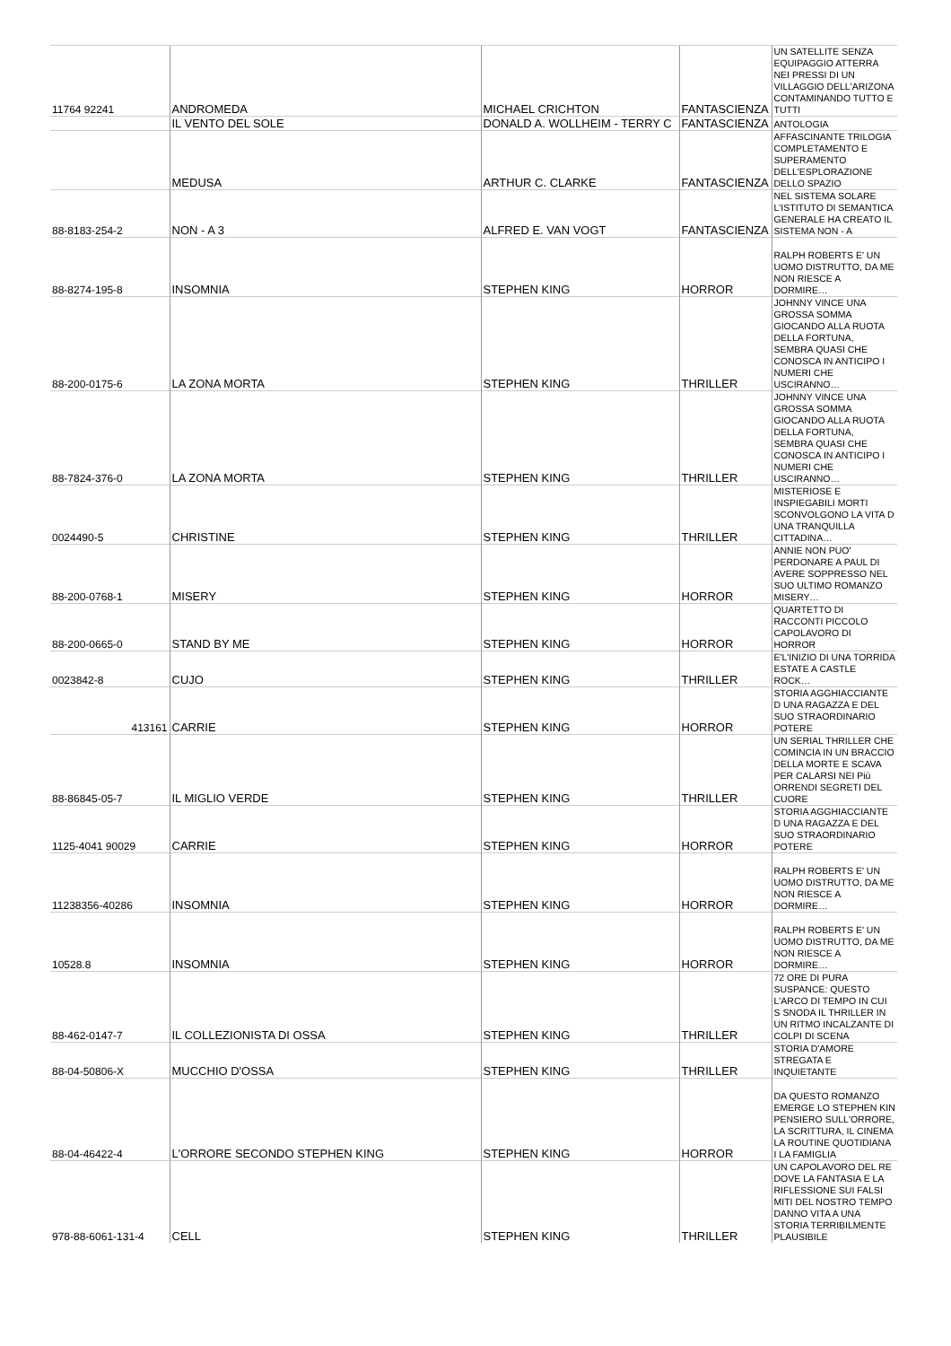| 11764 92241 | ANDROMEDA | MICHAEL CRICHTON | FANTASCIENZA | UN SATELLITE SENZA EQUIPAGGIO ATTERRA NEI PRESSI DI UN VILLAGGIO DELL'ARIZONA CONTAMINANDO TUTTO E TUTTI |
| | IL VENTO DEL SOLE | DONALD A. WOLLHEIM - TERRY C | FANTASCIENZA | ANTOLOGIA |
| | MEDUSA | ARTHUR C. CLARKE | FANTASCIENZA | AFFASCINANTE TRILOGIA COMPLETAMENTO E SUPERAMENTO DELL'ESPLORAZIONE DELLO SPAZIO |
| 88-8183-254-2 | NON - A 3 | ALFRED E. VAN VOGT | FANTASCIENZA | NEL SISTEMA SOLARE L'ISTITUTO DI SEMANTICA GENERALE HA CREATO IL SISTEMA NON - A |
| 88-8274-195-8 | INSOMNIA | STEPHEN KING | HORROR | RALPH ROBERTS E' UN UOMO DISTRUTTO, DA ME NON RIESCE A DORMIRE… |
| 88-200-0175-6 | LA ZONA MORTA | STEPHEN KING | THRILLER | JOHNNY VINCE UNA GROSSA SOMMA GIOCANDO ALLA RUOTA DELLA FORTUNA, SEMBRA QUASI CHE CONOSCA IN ANTICIPO I NUMERI CHE USCIRANNO… |
| 88-7824-376-0 | LA ZONA MORTA | STEPHEN KING | THRILLER | JOHNNY VINCE UNA GROSSA SOMMA GIOCANDO ALLA RUOTA DELLA FORTUNA, SEMBRA QUASI CHE CONOSCA IN ANTICIPO I NUMERI CHE USCIRANNO… |
| 0024490-5 | CHRISTINE | STEPHEN KING | THRILLER | MISTERIOSE E INSPIEGABILI MORTI SCONVOLGONO LA VITA D UNA TRANQUILLA CITTADINA… |
| 88-200-0768-1 | MISERY | STEPHEN KING | HORROR | ANNIE NON PUO' PERDONARE A PAUL DI AVERE SOPPRESSO NEL SUO ULTIMO ROMANZO MISERY… |
| 88-200-0665-0 | STAND BY ME | STEPHEN KING | HORROR | QUARTETTO DI RACCONTI PICCOLO CAPOLAVORO DI HORROR |
| 0023842-8 | CUJO | STEPHEN KING | THRILLER | E'L'INIZIO DI UNA TORRIDA ESTATE A CASTLE ROCK… |
| 413161 | CARRIE | STEPHEN KING | HORROR | STORIA AGGHIACCIANTE D UNA RAGAZZA E DEL SUO STRAORDINARIO POTERE |
| 88-86845-05-7 | IL MIGLIO VERDE | STEPHEN KING | THRILLER | UN SERIAL THRILLER CHE COMINCIA IN UN BRACCIO DELLA MORTE E SCAVA PER CALARSI NEI Più ORRENDI SEGRETI DEL CUORE |
| 1125-4041 90029 | CARRIE | STEPHEN KING | HORROR | STORIA AGGHIACCIANTE D UNA RAGAZZA E DEL SUO STRAORDINARIO POTERE |
| 11238356-40286 | INSOMNIA | STEPHEN KING | HORROR | RALPH ROBERTS E' UN UOMO DISTRUTTO, DA ME NON RIESCE A DORMIRE… |
| 10528.8 | INSOMNIA | STEPHEN KING | HORROR | RALPH ROBERTS E' UN UOMO DISTRUTTO, DA ME NON RIESCE A DORMIRE… |
| 88-462-0147-7 | IL COLLEZIONISTA DI OSSA | STEPHEN KING | THRILLER | 72 ORE DI PURA SUSPANCE: QUESTO L'ARCO DI TEMPO IN CUI S SNODA IL THRILLER IN UN RITMO INCALZANTE DI COLPI DI SCENA |
| 88-04-50806-X | MUCCHIO D'OSSA | STEPHEN KING | THRILLER | STORIA D'AMORE STREGATA E INQUIETANTE |
| 88-04-46422-4 | L'ORRORE SECONDO STEPHEN KING | STEPHEN KING | HORROR | DA QUESTO ROMANZO EMERGE LO STEPHEN KIN PENSIERO SULL'ORRORE, LA SCRITTURA, IL CINEMA LA ROUTINE QUOTIDIANA I LA FAMIGLIA |
| 978-88-6061-131-4 | CELL | STEPHEN KING | THRILLER | UN CAPOLAVORO DEL RE DOVE LA FANTASIA E LA RIFLESSIONE SUI FALSI MITI DEL NOSTRO TEMPO DANNO VITA A UNA STORIA TERRIBILMENTE PLAUSIBILE |